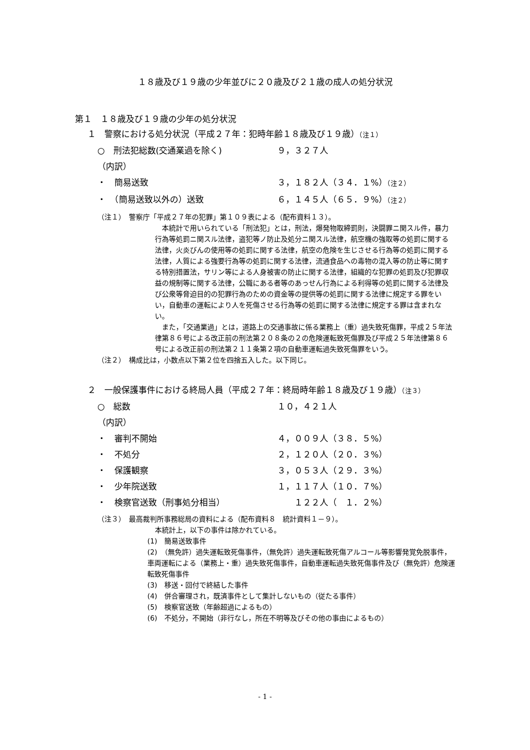１８歳及び１９歳の少年並びに２０歳及び２１歳の成人の処分状況
第１　１８歳及び１９歳の少年の処分状況
１　警察における処分状況（平成２７年：犯時年齢１８歳及び１９歳）（注１）
○　刑法犯総数(交通業過を除く) ９，３２７人
（内訳）
・　簡易送致 ３，１８２人（３４．１%）（注２）
・　（簡易送致以外の）送致 ６，１４５人（６５．９%）（注２）
（注１）　警察庁「平成２７年の犯罪」第１０９表による（配布資料１３）。
　本統計で用いられている「刑法犯」とは，刑法，爆発物取締罰則，決闘罪ニ関スル件，暴力行為等処罰ニ関スル法律，盗犯等ノ防止及処分ニ関スル法律，航空機の強取等の処罰に関する法律，火炎びんの使用等の処罰に関する法律，航空の危険を生じさせる行為等の処罰に関する法律，人質による強要行為等の処罰に関する法律，流通食品への毒物の混入等の防止等に関する特別措置法，サリン等による人身被害の防止に関する法律，組織的な犯罪の処罰及び犯罪収益の規制等に関する法律，公職にある者等のあっせん行為による利得等の処罰に関する法律及び公衆等脅迫目的の犯罪行為のための資金等の提供等の処罰に関する法律に規定する罪をいい，自動車の運転により人を死傷させる行為等の処罰に関する法律に規定する罪は含まれない。
　また，「交通業過」とは，道路上の交通事故に係る業務上（重）過失致死傷罪，平成２５年法律第８６号による改正前の刑法第２０８条の２の危険運転致死傷罪及び平成２５年法律第８６号による改正前の刑法第２１１条第２項の自動車運転過失致死傷罪をいう。
（注２）　構成比は，小数点以下第２位を四捨五入した。以下同じ。
２　一般保護事件における終局人員（平成２７年：終局時年齢１８歳及び１９歳）（注３）
○　総数 １０，４２１人
（内訳）
・　審判不開始 ４，００９人（３８．５%）
・　不処分 ２，１２０人（２０．３%）
・　保護観察 ３，０５３人（２９．３%）
・　少年院送致 １，１１７人（１０．７%）
・　検察官送致（刑事処分相当）　　１２２人（　１．２%）
（注３）　最高裁判所事務総局の資料による（配布資料８　統計資料１－９）。
本統計上，以下の事件は除かれている。
(1)　簡易送致事件
(2)　（無免許）過失運転致死傷事件，（無免許）過失運転致死傷アルコール等影響発覚免脱事件，車両運転による（業務上・重）過失致死傷事件，自動車運転過失致死傷事件及び（無免許）危険運転致死傷事件
(3)　移送・回付で終結した事件
(4)　併合審理され，既済事件として集計しないもの（従たる事件）
(5)　検察官送致（年齢超過によるもの）
(6)　不処分，不開始（非行なし，所在不明等及びその他の事由によるもの）
- 1 -